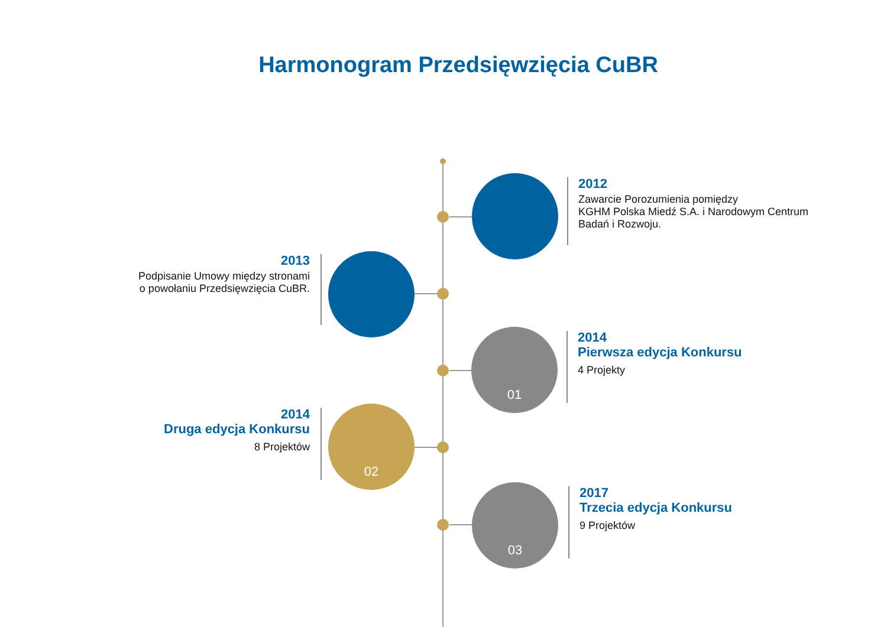Harmonogram Przedsięwzięcia CuBR
2012
Zawarcie Porozumienia pomiędzy
KGHM Polska Miedź S.A. i Narodowym Centrum
Badań i Rozwoju.
2013
Podpisanie Umowy między stronami
o powołaniu Przedsięwzięcia CuBR.
01
2014
Pierwsza edycja Konkursu
4 Projekty
02
2014
Druga edycja Konkursu
8 Projektów
03
2017
Trzecia edycja Konkursu
9 Projektów